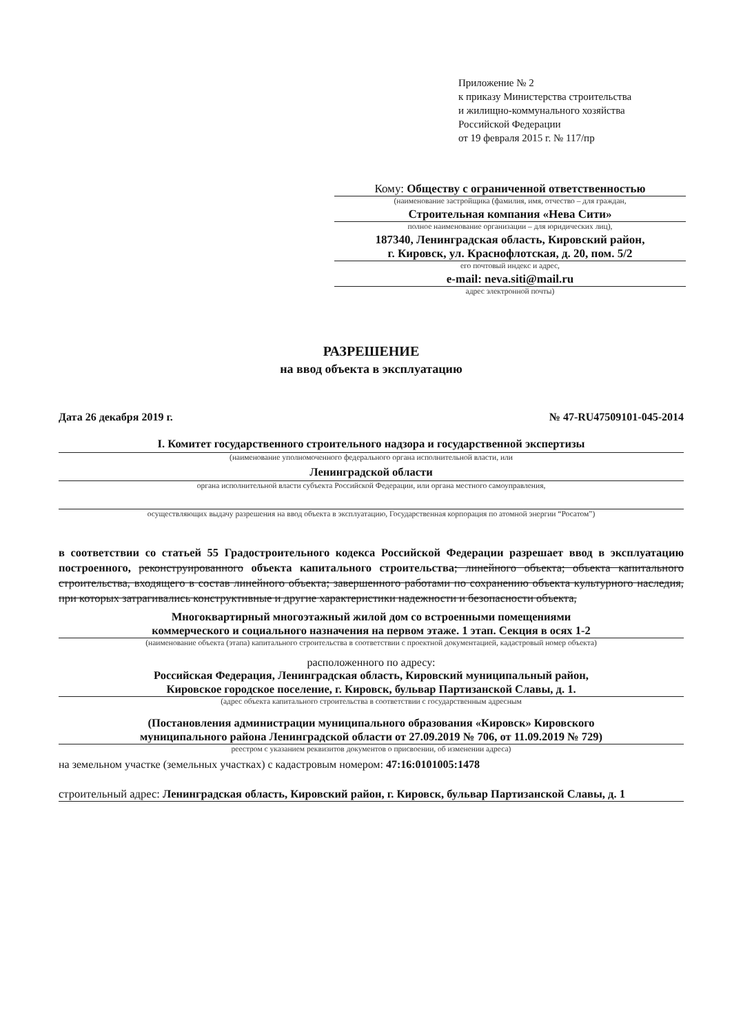Приложение № 2
к приказу Министерства строительства
и жилищно-коммунального хозяйства
Российской Федерации
от 19 февраля 2015 г. № 117/пр
Кому: Обществу с ограниченной ответственностью
(наименование застройщика (фамилия, имя, отчество – для граждан,
Строительная компания «Нева Сити»
полное наименование организации – для юридических лиц),
187340, Ленинградская область, Кировский район,
г. Кировск, ул. Краснофлотская, д. 20, пом. 5/2
его почтовый индекс и адрес,
e-mail: neva.siti@mail.ru
адрес электронной почты)
РАЗРЕШЕНИЕ
на ввод объекта в эксплуатацию
Дата 26 декабря 2019 г. № 47-RU47509101-045-2014
I. Комитет государственного строительного надзора и государственной экспертизы
(наименование уполномоченного федерального органа исполнительной власти, или
Ленинградской области
органа исполнительной власти субъекта Российской Федерации, или органа местного самоуправления,
осуществляющих выдачу разрешения на ввод объекта в эксплуатацию, Государственная корпорация по атомной энергии “Росатом”)
в соответствии со статьей 55 Градостроительного кодекса Российской Федерации разрешает ввод в эксплуатацию построенного, реконструированного объекта капитального строительства; линейного объекта; объекта капитального строительства, входящего в состав линейного объекта; завершенного работами по сохранению объекта культурного наследия, при которых затрагивались конструктивные и другие характеристики надежности и безопасности объекта,
Многоквартирный многоэтажный жилой дом со встроенными помещениями
коммерческого и социального назначения на первом этаже. 1 этап. Секция в осях 1-2
(наименование объекта (этапа) капитального строительства в соответствии с проектной документацией, кадастровый номер объекта)
расположенного по адресу:
Российская Федерация, Ленинградская область, Кировский муниципальный район,
Кировское городское поселение, г. Кировск, бульвар Партизанской Славы, д. 1.
(адрес объекта капитального строительства в соответствии с государственным адресным
(Постановления администрации муниципального образования «Кировск» Кировского
муниципального района Ленинградской области от 27.09.2019 № 706, от 11.09.2019 № 729)
реестром с указанием реквизитов документов о присвоении, об изменении адреса)
на земельном участке (земельных участках) с кадастровым номером: 47:16:0101005:1478
строительный адрес: Ленинградская область, Кировский район, г. Кировск, бульвар Партизанской Славы, д. 1